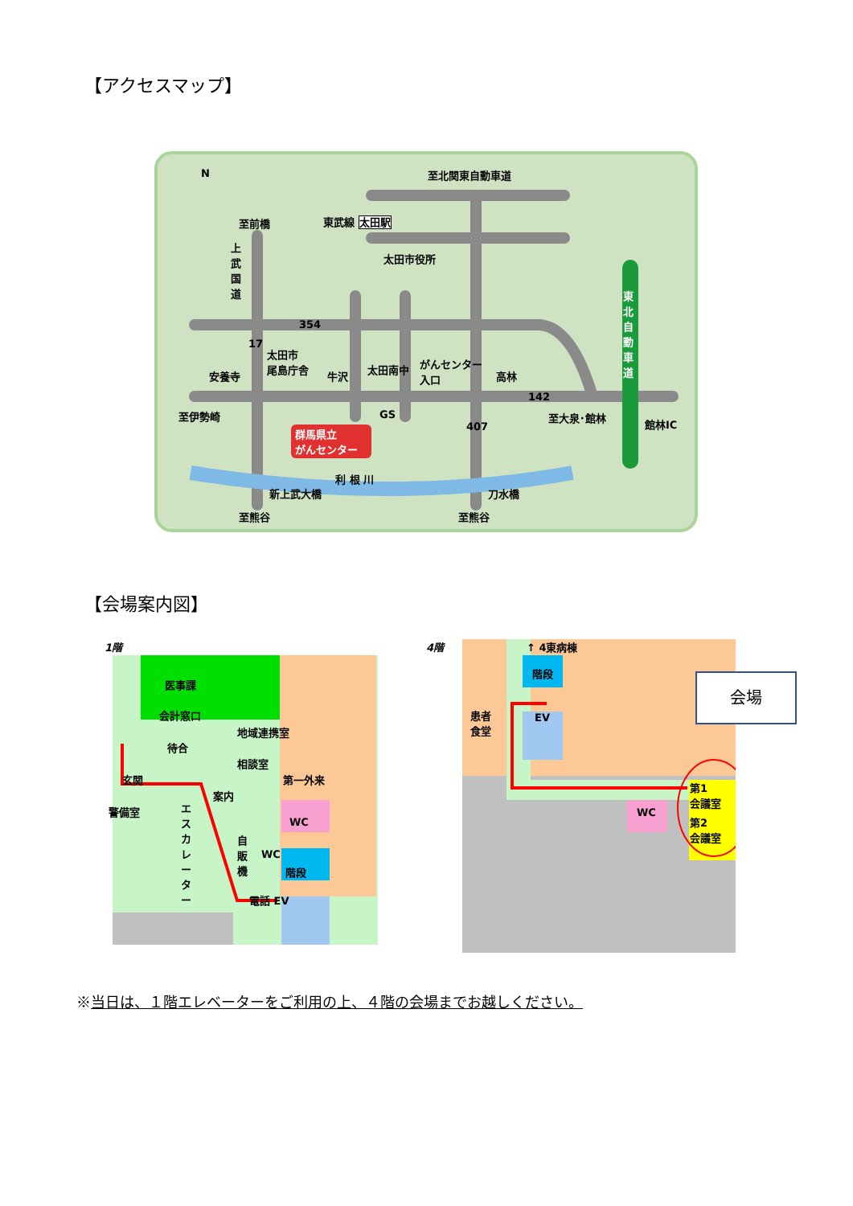【アクセスマップ】
至北関東自動車道
至前橋 東武線 太田駅
太田市役所
東北自動車道
太田市
尾島庁舎
安養寺 牛沢
太田南中
がんセンター
入口
高林
至伊勢崎 至大泉･館林
館林IC
群馬県立
がんセンター
GS
利 根 川
新上武大橋 刀水橋
至熊谷 至熊谷
N
354
17
142
407
上武国道
【会場案内図】
1階
医事課
会計窓口
地域連携室
待合
相談室
第一外来
玄関
案内
警備室
WC
エスカレーター
自販機
WC
階段
電話 EV
4階
↑ 4東病棟
階段
患者
食堂
EV
WC
第1
会議室
第2
会議室
会場
※当日は、１階エレベーターをご利用の上、４階の会場までお越しください。